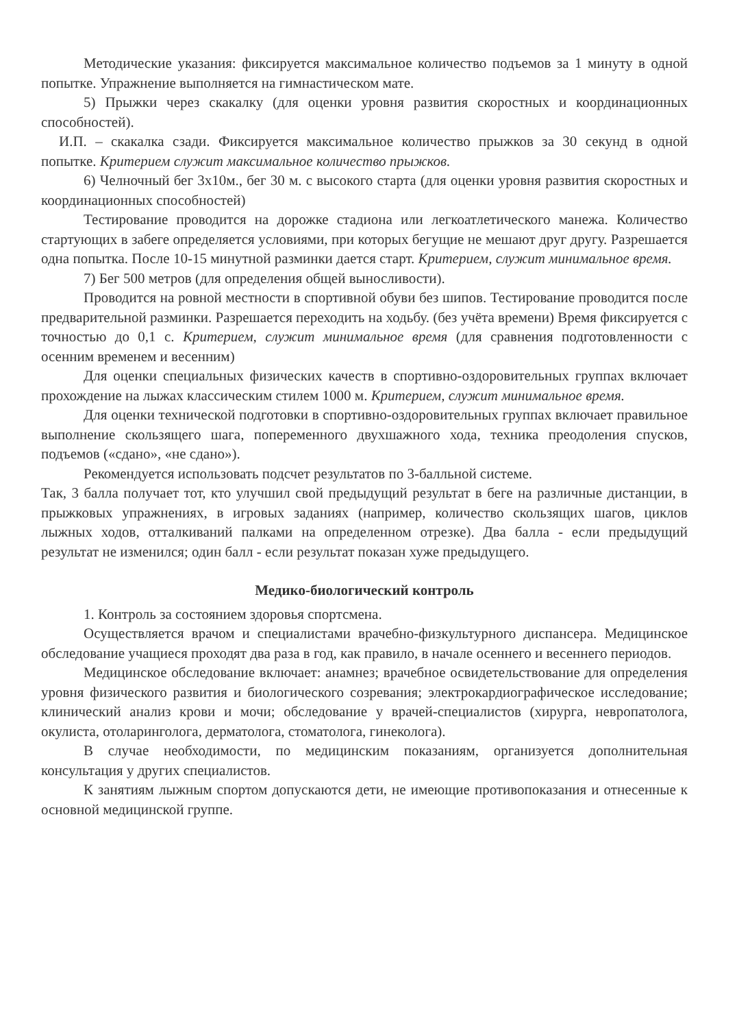Методические указания: фиксируется максимальное количество подъемов за 1 минуту в одной попытке. Упражнение выполняется на гимнастическом мате.
5) Прыжки через скакалку (для оценки уровня развития скоростных и координационных способностей).
И.П. – скакалка сзади. Фиксируется максимальное количество прыжков за 30 секунд в одной попытке. Критерием служит максимальное количество прыжков.
6) Челночный бег 3х10м., бег 30 м. с высокого старта (для оценки уровня развития скоростных и координационных способностей)
Тестирование проводится на дорожке стадиона или легкоатлетического манежа. Количество стартующих в забеге определяется условиями, при которых бегущие не мешают друг другу. Разрешается одна попытка. После 10-15 минутной разминки дается старт. Критерием, служит минимальное время.
7) Бег 500 метров (для определения общей выносливости).
Проводится на ровной местности в спортивной обуви без шипов. Тестирование проводится после предварительной разминки. Разрешается переходить на ходьбу. (без учёта времени) Время фиксируется с точностью до 0,1 с. Критерием, служит минимальное время (для сравнения подготовленности с осенним временем и весенним)
Для оценки специальных физических качеств в спортивно-оздоровительных группах включает прохождение на лыжах классическим стилем 1000 м. Критерием, служит минимальное время.
Для оценки технической подготовки в спортивно-оздоровительных группах включает правильное выполнение скользящего шага, попеременного двухшажного хода, техника преодоления спусков, подъемов («сдано», «не сдано»).
Рекомендуется использовать подсчет результатов по 3-балльной системе.
Так, 3 балла получает тот, кто улучшил свой предыдущий результат в беге на различные дистанции, в прыжковых упражнениях, в игровых заданиях (например, количество скользящих шагов, циклов лыжных ходов, отталкиваний палками на определенном отрезке). Два балла - если предыдущий результат не изменился; один балл - если результат показан хуже предыдущего.
Медико-биологический контроль
1. Контроль за состоянием здоровья спортсмена.
Осуществляется врачом и специалистами врачебно-физкультурного диспансера. Медицинское обследование учащиеся проходят два раза в год, как правило, в начале осеннего и весеннего периодов.
Медицинское обследование включает: анамнез; врачебное освидетельствование для определения уровня физического развития и биологического созревания; электрокардиографическое исследование; клинический анализ крови и мочи; обследование у врачей-специалистов (хирурга, невропатолога, окулиста, отоларинголога, дерматолога, стоматолога, гинеколога).
В случае необходимости, по медицинским показаниям, организуется дополнительная консультация у других специалистов.
К занятиям лыжным спортом допускаются дети, не имеющие противопоказания и отнесенные к основной медицинской группе.